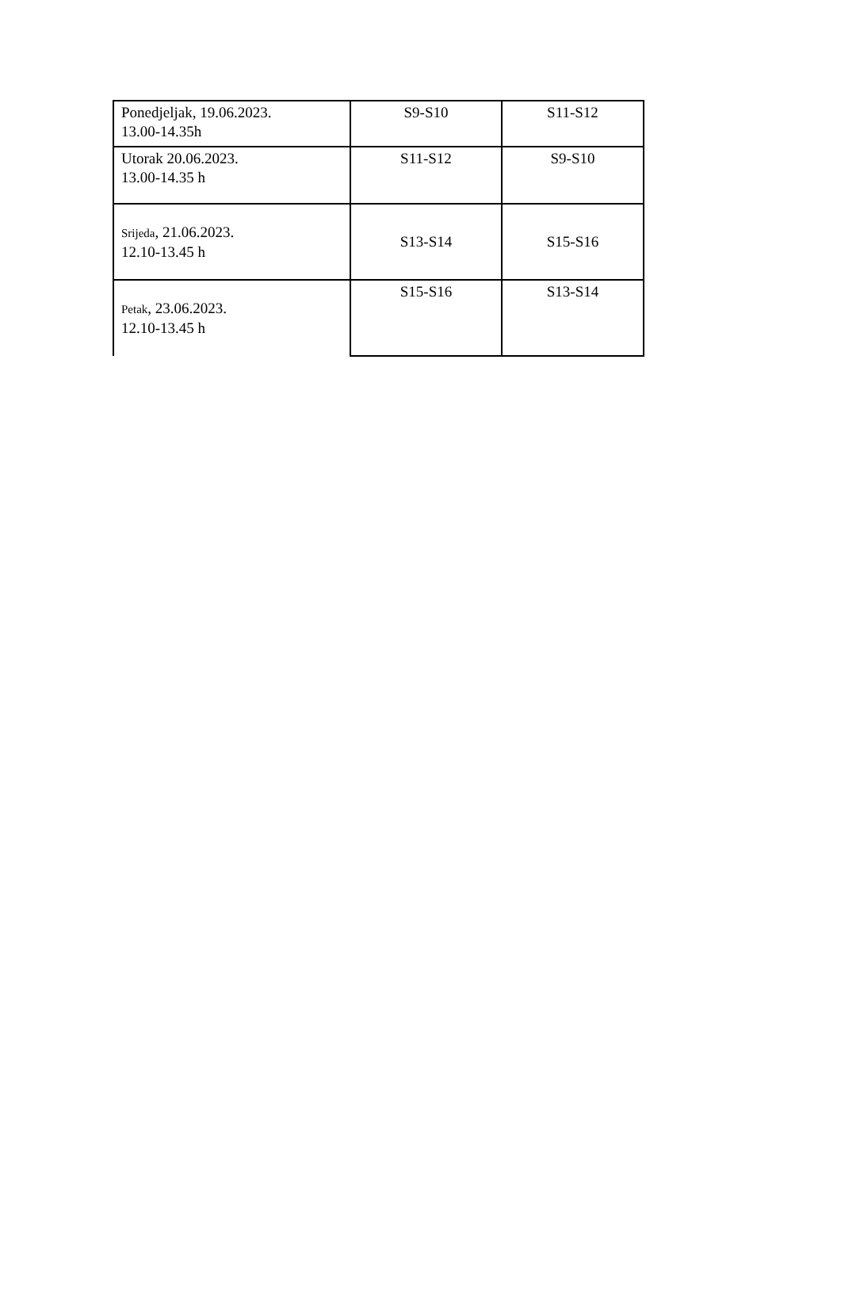| Ponedjeljak, 19.06.2023. 13.00-14.35h | S9-S10 | S11-S12 |
| Utorak 20.06.2023. 13.00-14.35 h | S11-S12 | S9-S10 |
| Srijeda , 21.06.2023. 12.10-13.45 h | S13-S14 | S15-S16 |
| Petak , 23.06.2023. 12.10-13.45 h | S15-S16 | S13-S14 |